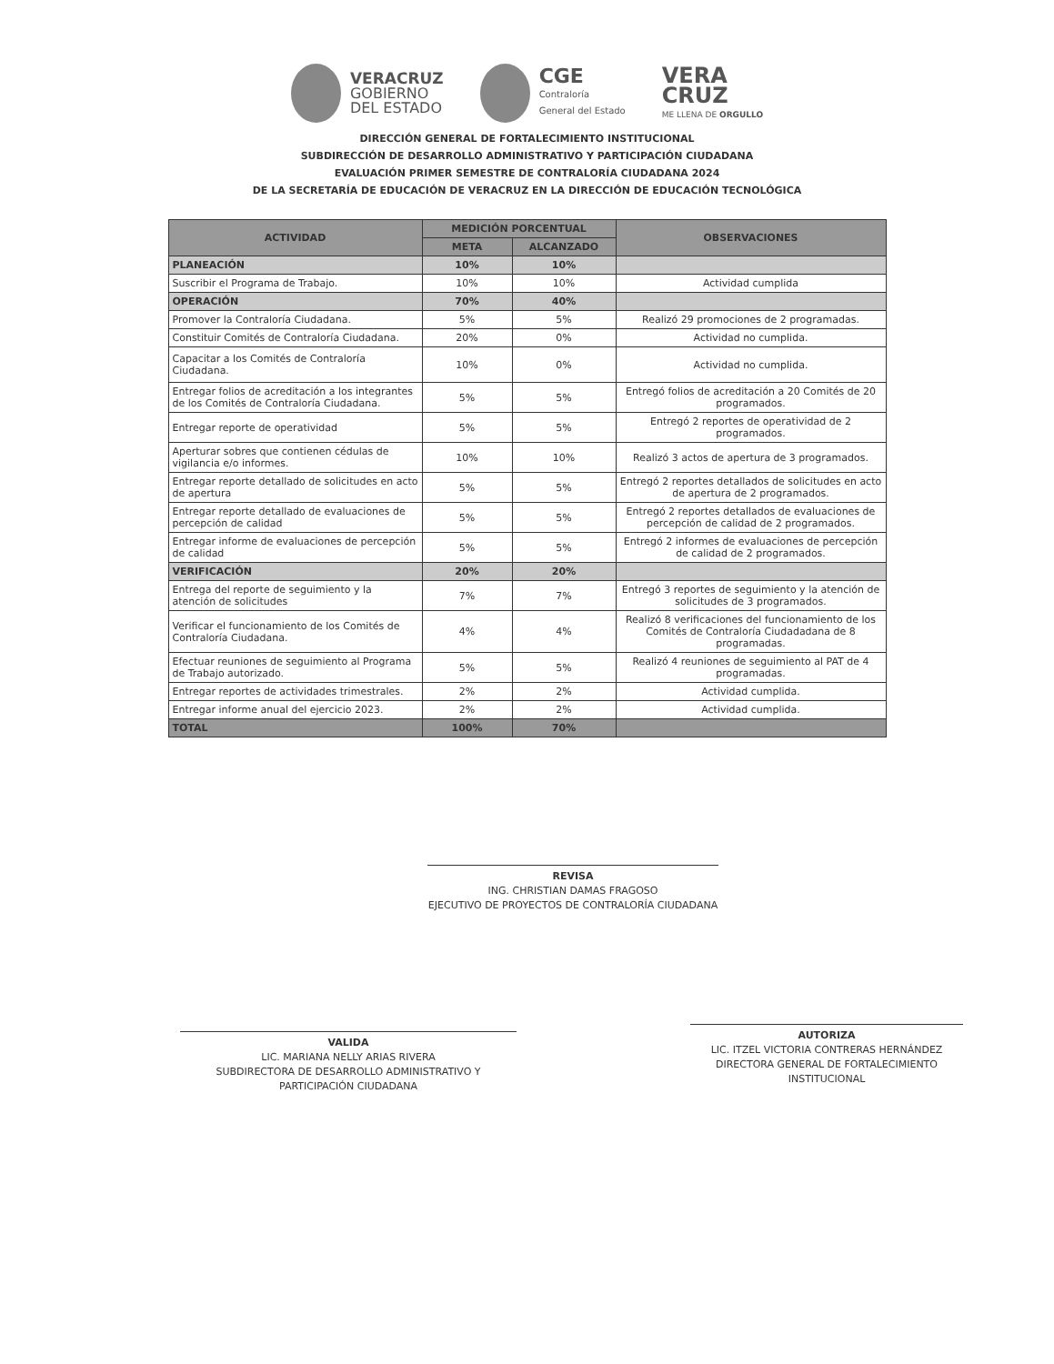VERACRUZ
GOBIERNO
DEL ESTADO
CGE
Contraloría
General del Estado
VERA
CRUZ
ME LLENA DE ORGULLO
DIRECCIÓN GENERAL DE FORTALECIMIENTO INSTITUCIONAL
SUBDIRECCIÓN DE DESARROLLO ADMINISTRATIVO Y PARTICIPACIÓN CIUDADANA
EVALUACIÓN PRIMER SEMESTRE DE CONTRALORÍA CIUDADANA 2024
DE LA SECRETARÍA DE EDUCACIÓN DE VERACRUZ EN LA DIRECCIÓN DE EDUCACIÓN TECNOLÓGICA
| ACTIVIDAD | MEDICIÓN PORCENTUAL | | OBSERVACIONES |
| --- | --- | --- | --- |
| | META | ALCANZADO | |
| PLANEACIÓN | 10% | 10% | |
| Suscribir el Programa de Trabajo. | 10% | 10% | Actividad cumplida |
| OPERACIÓN | 70% | 40% | |
| Promover la Contraloría Ciudadana. | 5% | 5% | Realizó 29 promociones de 2 programadas. |
| Constituir Comités de Contraloría Ciudadana. | 20% | 0% | Actividad no cumplida. |
| Capacitar a los Comités de Contraloría Ciudadana. | 10% | 0% | Actividad no cumplida. |
| Entregar folios de acreditación a los integrantes de los Comités de Contraloría Ciudadana. | 5% | 5% | Entregó folios de acreditación a 20 Comités de 20 programados. |
| Entregar reporte de operatividad | 5% | 5% | Entregó 2 reportes de operatividad de 2 programados. |
| Aperturar sobres que contienen cédulas de vigilancia e/o informes. | 10% | 10% | Realizó 3 actos de apertura de 3 programados. |
| Entregar reporte detallado de solicitudes en acto de apertura | 5% | 5% | Entregó 2 reportes detallados de solicitudes en acto de apertura de 2 programados. |
| Entregar reporte detallado de evaluaciones de percepción de calidad | 5% | 5% | Entregó 2 reportes detallados de evaluaciones de percepción de calidad de 2 programados. |
| Entregar informe de evaluaciones de percepción de calidad | 5% | 5% | Entregó 2 informes de evaluaciones de percepción de calidad de 2 programados. |
| VERIFICACIÓN | 20% | 20% | |
| Entrega del reporte de seguimiento y la atención de solicitudes | 7% | 7% | Entregó 3 reportes de seguimiento y la atención de solicitudes de 3 programados. |
| Verificar el funcionamiento de los Comités de Contraloría Ciudadana. | 4% | 4% | Realizó 8 verificaciones del funcionamiento de los Comités de Contraloría Ciudadadana de 8 programadas. |
| Efectuar reuniones de seguimiento al Programa de Trabajo autorizado. | 5% | 5% | Realizó 4 reuniones de seguimiento al PAT de 4 programadas. |
| Entregar reportes de actividades trimestrales. | 2% | 2% | Actividad cumplida. |
| Entregar informe anual del ejercicio 2023. | 2% | 2% | Actividad cumplida. |
| TOTAL | 100% | 70% | |
REVISA
ING. CHRISTIAN DAMAS FRAGOSO
EJECUTIVO DE PROYECTOS DE CONTRALORÍA CIUDADANA
VALIDA
LIC. MARIANA NELLY ARIAS RIVERA
SUBDIRECTORA DE DESARROLLO ADMINISTRATIVO Y PARTICIPACIÓN CIUDADANA
AUTORIZA
LIC. ITZEL VICTORIA CONTRERAS HERNÁNDEZ
DIRECTORA GENERAL DE FORTALECIMIENTO INSTITUCIONAL